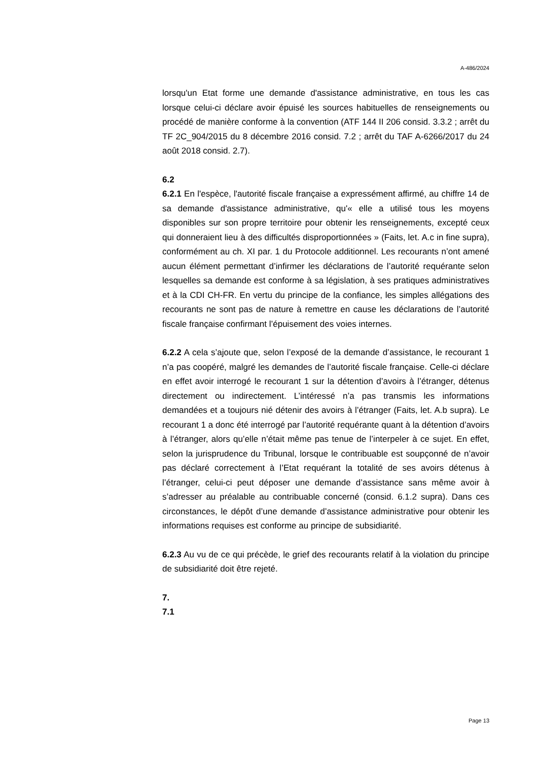A-486/2024
lorsqu'un Etat forme une demande d'assistance administrative, en tous les cas lorsque celui-ci déclare avoir épuisé les sources habituelles de renseignements ou procédé de manière conforme à la convention (ATF 144 II 206 consid. 3.3.2 ; arrêt du TF 2C_904/2015 du 8 décembre 2016 consid. 7.2 ; arrêt du TAF A-6266/2017 du 24 août 2018 consid. 2.7).
6.2
6.2.1 En l'espèce, l'autorité fiscale française a expressément affirmé, au chiffre 14 de sa demande d'assistance administrative, qu'« elle a utilisé tous les moyens disponibles sur son propre territoire pour obtenir les renseignements, excepté ceux qui donneraient lieu à des difficultés disproportionnées » (Faits, let. A.c in fine supra), conformément au ch. XI par. 1 du Protocole additionnel. Les recourants n’ont amené aucun élément permettant d’infirmer les déclarations de l’autorité requérante selon lesquelles sa demande est conforme à sa législation, à ses pratiques administratives et à la CDI CH-FR. En vertu du principe de la confiance, les simples allégations des recourants ne sont pas de nature à remettre en cause les déclarations de l’autorité fiscale française confirmant l’épuisement des voies internes.
6.2.2 A cela s’ajoute que, selon l’exposé de la demande d’assistance, le recourant 1 n’a pas coopéré, malgré les demandes de l’autorité fiscale française. Celle-ci déclare en effet avoir interrogé le recourant 1 sur la détention d’avoirs à l’étranger, détenus directement ou indirectement. L’intéressé n’a pas transmis les informations demandées et a toujours nié détenir des avoirs à l’étranger (Faits, let. A.b supra). Le recourant 1 a donc été interrogé par l’autorité requérante quant à la détention d’avoirs à l’étranger, alors qu’elle n’était même pas tenue de l’interpeler à ce sujet. En effet, selon la jurisprudence du Tribunal, lorsque le contribuable est soupçonné de n’avoir pas déclaré correctement à l’Etat requérant la totalité de ses avoirs détenus à l’étranger, celui-ci peut déposer une demande d’assistance sans même avoir à s’adresser au préalable au contribuable concerné (consid. 6.1.2 supra). Dans ces circonstances, le dépôt d’une demande d’assistance administrative pour obtenir les informations requises est conforme au principe de subsidiarité.
6.2.3 Au vu de ce qui précède, le grief des recourants relatif à la violation du principe de subsidiarité doit être rejeté.
7.
7.1
Page 13